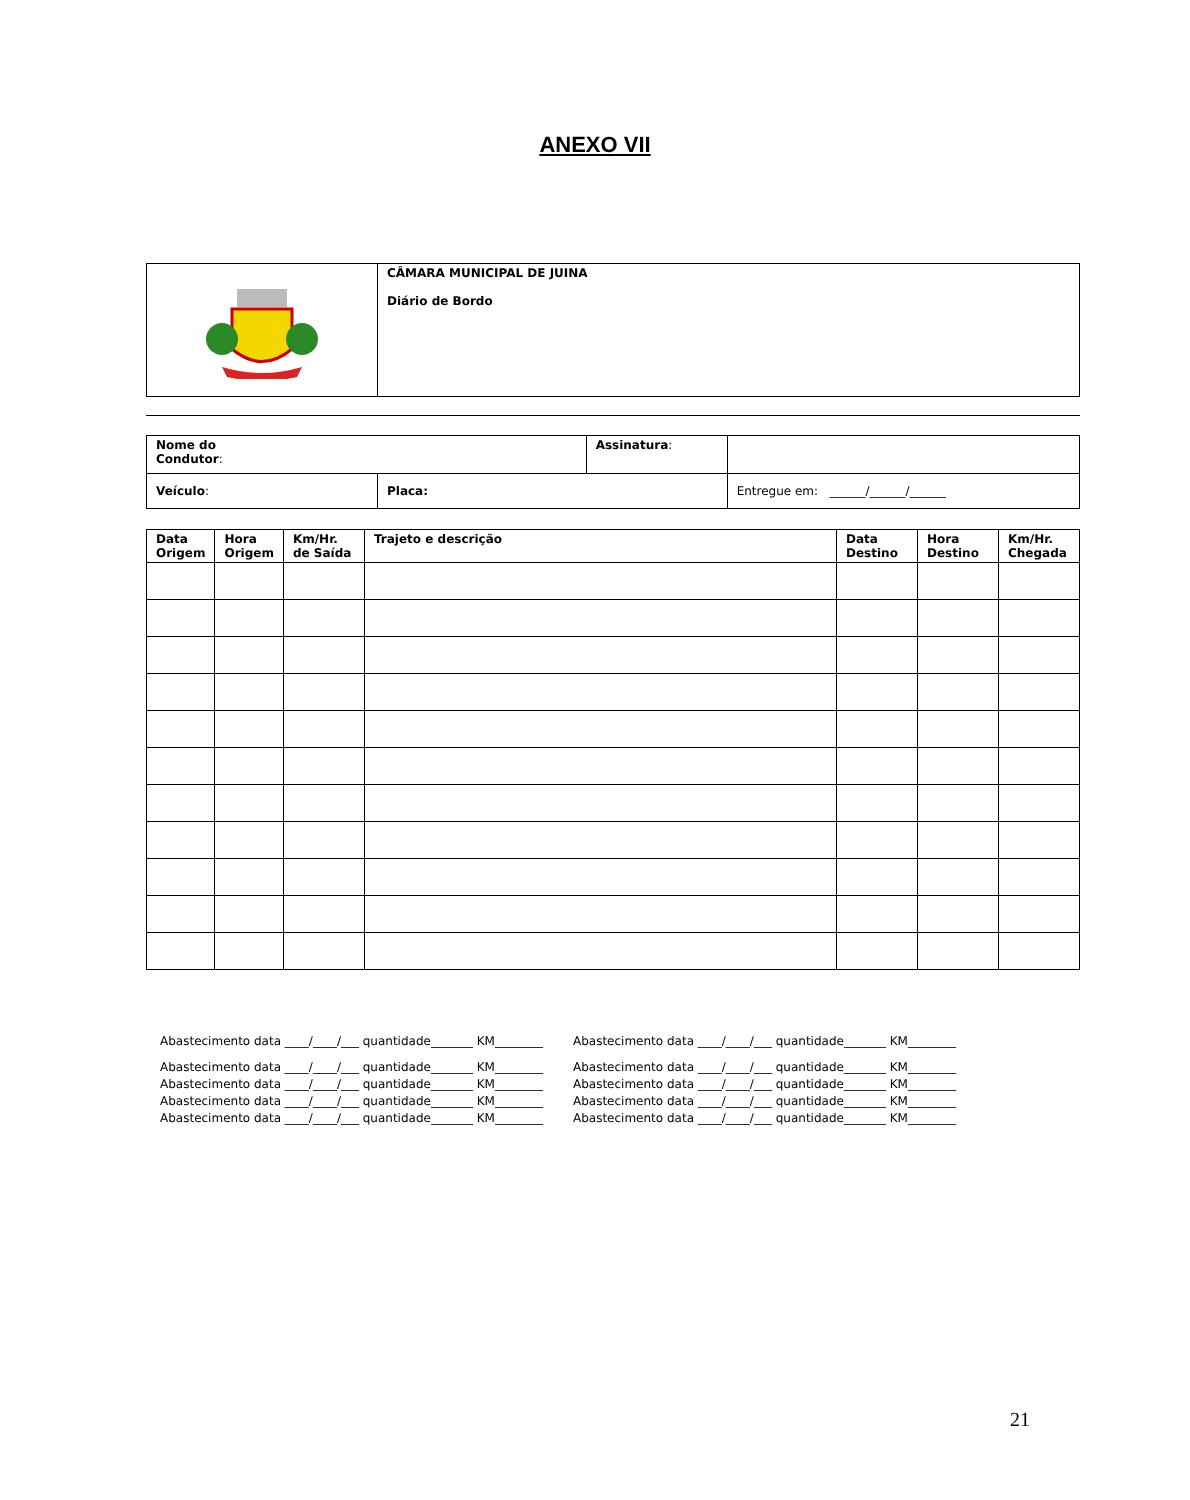ANEXO VII
| | CÂMARA MUNICIPAL DE JUINA Diário de Bordo |
| Nome do Condutor : | | Assinatura : | |
| Veículo : | Placa: | | Entregue em: ______/______/______ |
| Data Origem | Hora Origem | Km/Hr. de Saída | Trajeto e descrição | Data Destino | Hora Destino | Km/Hr. Chegada |
| --- | --- | --- | --- | --- | --- | --- |
Abastecimento data ____/____/___ quantidade_______ KM________ Abastecimento data ____/____/___ quantidade_______ KM________
Abastecimento data ____/____/___ quantidade_______ KM________ Abastecimento data ____/____/___ quantidade_______ KM________
Abastecimento data ____/____/___ quantidade_______ KM________ Abastecimento data ____/____/___ quantidade_______ KM________
Abastecimento data ____/____/___ quantidade_______ KM________ Abastecimento data ____/____/___ quantidade_______ KM________
Abastecimento data ____/____/___ quantidade_______ KM________ Abastecimento data ____/____/___ quantidade_______ KM________
21